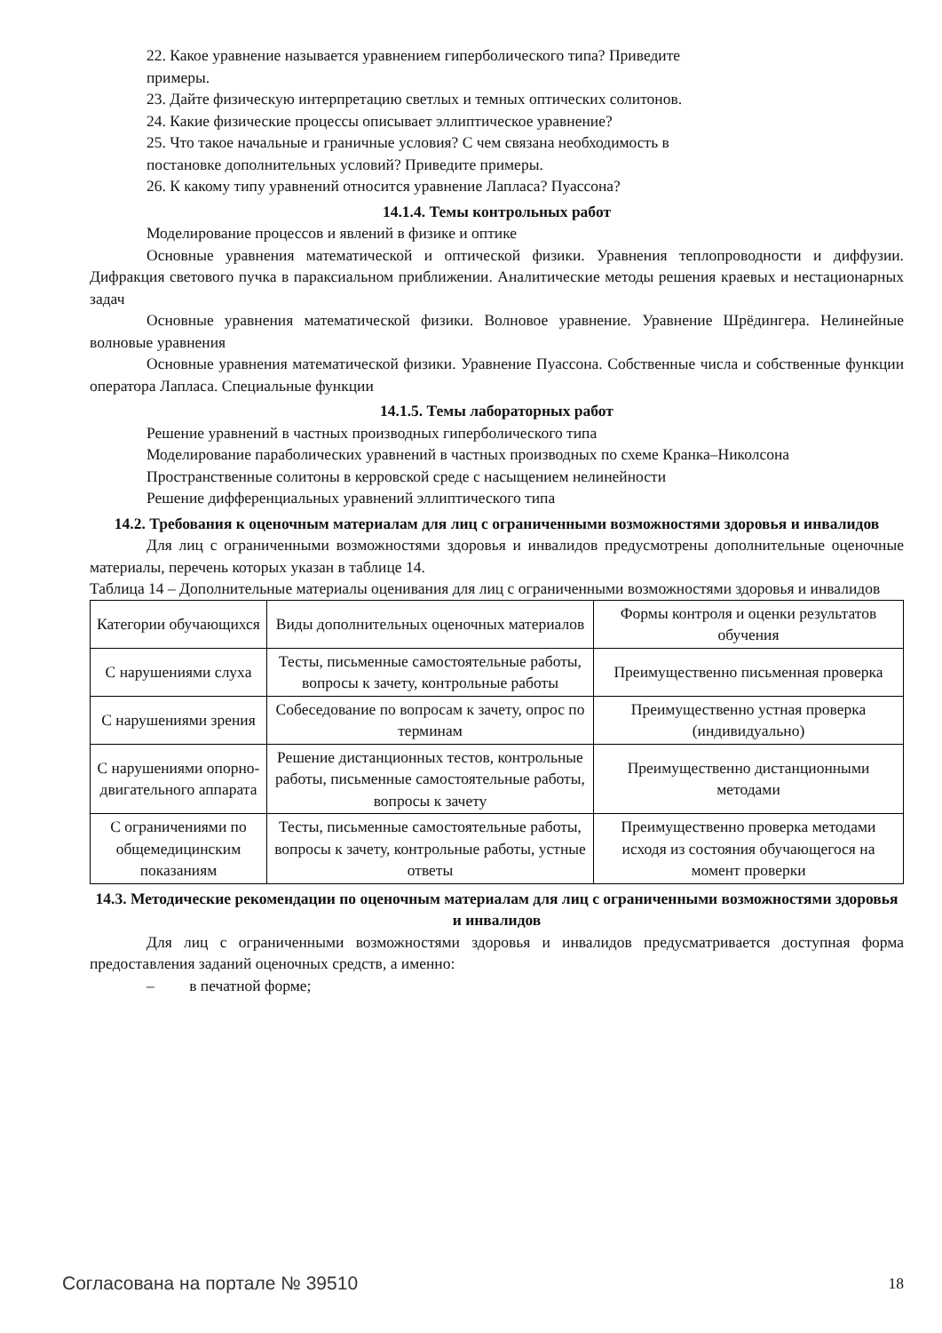22. Какое уравнение называется уравнением гиперболического типа? Приведите примеры.
23. Дайте физическую интерпретацию светлых и темных оптических солитонов.
24. Какие физические процессы описывает эллиптическое уравнение?
25. Что такое начальные и граничные условия? С чем связана необходимость в постановке дополнительных условий? Приведите примеры.
26. К какому типу уравнений относится уравнение Лапласа? Пуассона?
14.1.4. Темы контрольных работ
Моделирование процессов и явлений в физике и оптике
Основные уравнения математической и оптической физики. Уравнения теплопроводности и диффузии. Дифракция светового пучка в параксиальном приближении. Аналитические методы решения краевых и нестационарных задач
Основные уравнения математической физики. Волновое уравнение. Уравнение Шрёдингера. Нелинейные волновые уравнения
Основные уравнения математической физики. Уравнение Пуассона. Собственные числа и собственные функции оператора Лапласа. Специальные функции
14.1.5. Темы лабораторных работ
Решение уравнений в частных производных гиперболического типа
Моделирование параболических уравнений в частных производных по схеме Кранка–Николсона
Пространственные солитоны в керровской среде с насыщением нелинейности
Решение дифференциальных уравнений эллиптического типа
14.2. Требования к оценочным материалам для лиц с ограниченными возможностями здоровья и инвалидов
Для лиц с ограниченными возможностями здоровья и инвалидов предусмотрены дополнительные оценочные материалы, перечень которых указан в таблице 14.
Таблица 14 – Дополнительные материалы оценивания для лиц с ограниченными возможностями здоровья и инвалидов
| Категории обучающихся | Виды дополнительных оценочных материалов | Формы контроля и оценки результатов обучения |
| С нарушениями слуха | Тесты, письменные самостоятельные работы, вопросы к зачету, контрольные работы | Преимущественно письменная проверка |
| С нарушениями зрения | Собеседование по вопросам к зачету, опрос по терминам | Преимущественно устная проверка (индивидуально) |
| С нарушениями опорно-двигательного аппарата | Решение дистанционных тестов, контрольные работы, письменные самостоятельные работы, вопросы к зачету | Преимущественно дистанционными методами |
| С ограничениями по общемедицинским показаниям | Тесты, письменные самостоятельные работы, вопросы к зачету, контрольные работы, устные ответы | Преимущественно проверка методами исходя из состояния обучающегося на момент проверки |
14.3. Методические рекомендации по оценочным материалам для лиц с ограниченными возможностями здоровья и инвалидов
Для лиц с ограниченными возможностями здоровья и инвалидов предусматривается доступная форма предоставления заданий оценочных средств, а именно:
– в печатной форме;
Согласована на портале № 39510 18